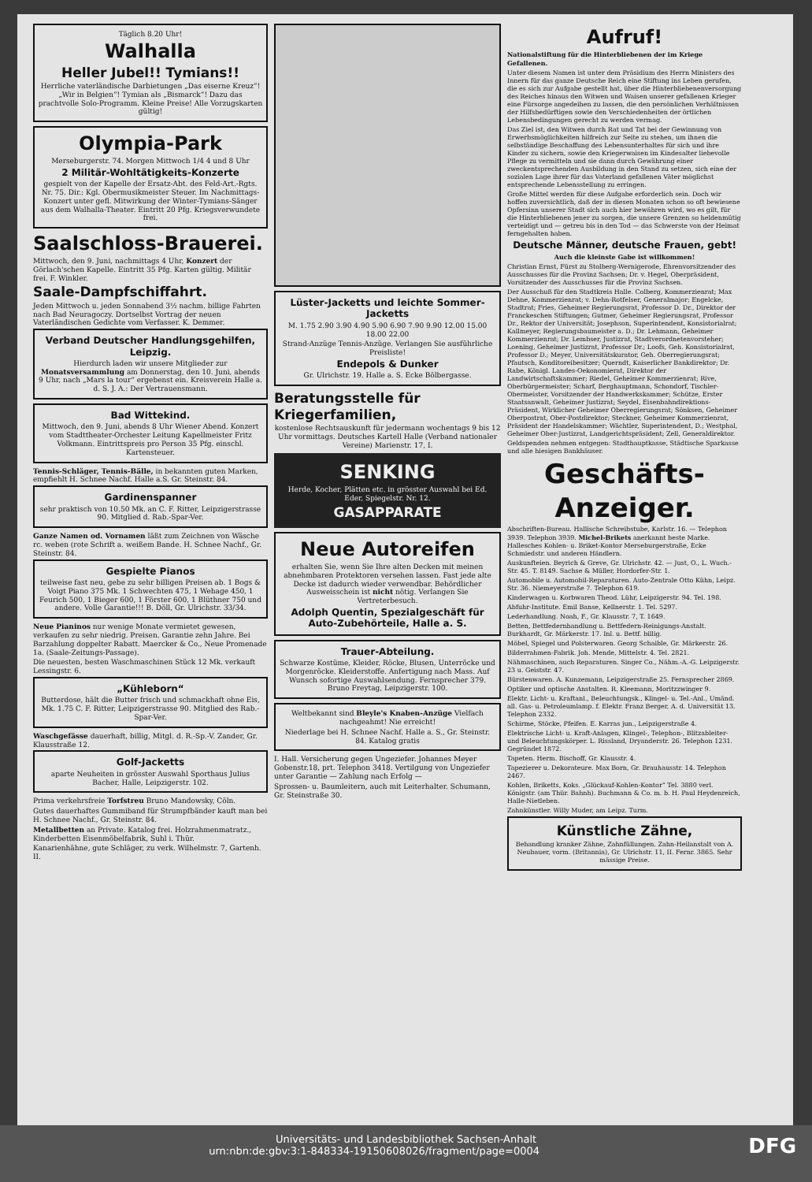Täglich 8.20 Uhr!
Walhalla
Heller Jubel!! Tymians!!
Herrliche vaterländische Darbietungen „Das eiserne Kreuz“! „Wir in Belgien“! Tymian als „Bismarck“! Dazu das prachtvolle Solo-Programm. Kleine Preise! Alle Vorzugskarten gültig!
Olympia-Park
Merseburgerstr. 74. Morgen Mittwoch 1/4 4 und 8 Uhr
2 Militär-Wohltätigkeits-Konzerte
gespielt von der Kapelle der Ersatz-Abt. des Feld-Art.-Rgts. Nr. 75. Dir.: Kgl. Obermusikmeister Steuer. Im Nachmittags-Konzert unter gefl. Mitwirkung der Winter-Tymians-Sänger aus dem Walhalla-Theater. Eintritt 20 Pfg. Kriegsverwundete frei.
Saalschloss-Brauerei.
Mittwoch, den 9. Juni, nachmittags 4 Uhr, Konzert der Görlach'schen Kapelle. Eintritt 35 Pfg. Karten gültig. Militär frei. F. Winkler.
Saale-Dampfschiffahrt.
Jeden Mittwoch u. jeden Sonnabend 3½ nachm. billige Fahrten nach Bad Neuragoczy. Dortselbst Vortrag der neuen Vaterländischen Gedichte vom Verfasser. K. Demmer.
Verband Deutscher Handlungsgehilfen, Leipzig.
Hierdurch laden wir unsere Mitglieder zur Monatsversammlung am Donnerstag, den 10. Juni, abends 9 Uhr, nach „Mars la tour“ ergebenst ein. Kreisverein Halle a. d. S. J. A.: Der Vertrauensmann.
Bad Wittekind.
Mittwoch, den 9. Juni, abends 8 Uhr Wiener Abend. Konzert vom Stadttheater-Orchester Leitung Kapellmeister Fritz Volkmann. Eintrittspreis pro Person 35 Pfg. einschl. Kartensteuer.
Tennis-Schläger, Tennis-Bälle, in bekannten guten Marken, empfiehlt H. Schnee Nachf. Halle a.S. Gr. Steinstr. 84.
Gardinenspanner
sehr praktisch von 10.50 Mk. an C. F. Ritter, Leipzigerstrasse 90. Mitglied d. Rab.-Spar-Ver.
Ganze Namen od. Vornamen läßt zum Zeichnen von Wäsche rc. weben (rote Schrift a. weißem Bande. H. Schnee Nachf., Gr. Steinstr. 84.
Gespielte Pianos
teilweise fast neu, gebe zu sehr billigen Preisen ab. 1 Bogs & Voigt Piano 375 Mk. 1 Schwechten 475, 1 Wehage 450, 1 Feurich 500, 1 Bieger 600, 1 Förster 600, 1 Blüthner 750 und andere. Volle Garantie!!! B. Döll, Gr. Ulrichstr. 33/34.
Neue Pianinos nur wenige Monate vermietet gewesen, verkaufen zu sehr niedrig. Preisen. Garantie zehn Jahre. Bei Barzahlung doppelter Rabatt. Maercker & Co., Neue Promenade 1a. (Saale-Zeitungs-Passage).
Die neuesten, besten Waschmaschinen Stück 12 Mk. verkauft Lessingstr. 6.
„Kühleborn“
Butterdose, hält die Butter frisch und schmackhaft ohne Eis, Mk. 1.75 C. F. Ritter, Leipzigerstrasse 90. Mitglied des Rab.-Spar-Ver.
Waschgefässe dauerhaft, billig, Mitgl. d. R.-Sp.-V. Zander, Gr. Klausstraße 12.
Golf-Jacketts
aparte Neuheiten in grösster Auswahl Sporthaus Julius Bacher, Halle, Leipzigerstr. 102.
Prima verkehrsfreie Torfstreu Bruno Mandowsky, Cöln.
Gutes dauerhaftes Gummiband für Strumpfbänder kauft man bei H. Schnee Nachf., Gr. Steinstr. 84.
Metallbetten an Private. Katalog frei. Holzrahmenmatratz., Kinderbetten Eisenmöbelfabrik, Suhl i. Thür.
Kanarienhähne, gute Schläger, zu verk. Wilhelmstr. 7, Gartenh. II.
Lüster-Jacketts und leichte Sommer-Jacketts
M. 1.75 2.90 3.90 4.90 5.90 6.90 7.90 9.90 12.00 15.00 18.00 22.00
Strand-Anzüge Tennis-Anzüge. Verlangen Sie ausführliche Preisliste!
Endepols & Dunker
Gr. Ulrichstr. 19. Halle a. S. Ecke Bölbergasse.
Beratungsstelle für Kriegerfamilien,
kostenlose Rechtsauskunft für jedermann wochentags 9 bis 12 Uhr vormittags. Deutsches Kartell Halle (Verband nationaler Vereine) Marienstr. 17, I.
SENKING
Herde, Kocher, Plätten etc. in grösster Auswahl bei Ed. Eder, Spiegelstr. Nr. 12.
GASAPPARATE
Neue Autoreifen
erhalten Sie, wenn Sie Ihre alten Decken mit meinen abnehmbaren Protektoren versehen lassen. Fast jede alte Decke ist dadurch wieder verwendbar. Behördlicher Ausweisschein ist nicht nötig. Verlangen Sie Vertreterbesuch.
Adolph Quentin, Spezialgeschäft für Auto-Zubehörteile, Halle a. S.
Trauer-Abteilung.
Schwarze Kostüme, Kleider, Röcke, Blusen, Unterröcke und Morgenröcke. Kleiderstoffe. Anfertigung nach Mass. Auf Wunsch sofortige Auswahlsendung. Fernsprecher 379. Bruno Freytag, Leipzigerstr. 100.
Weltbekannt sind Bleyle's Knaben-Anzüge Vielfach nachgeahmt! Nie erreicht!
Niederlage bei H. Schnee Nachf. Halle a. S., Gr. Steinstr. 84. Katalog gratis
I. Hall. Versicherung gegen Ungeziefer. Johannes Meyer Gobenstr.18, prt. Telephon 3418. Vertilgung von Ungeziefer unter Garantie — Zahlung nach Erfolg —
Sprossen- u. Baumleitern, auch mit Leiterhalter. Schumann, Gr. Steinstraße 30.
Aufruf!
Nationalstiftung für die Hinterbliebenen der im Kriege Gefallenen.
Unter diesem Namen ist unter dem Präsidium des Herrn Ministers des Innern für das ganze Deutsche Reich eine Stiftung ins Leben gerufen, die es sich zur Aufgabe gestellt hat, über die Hinterbliebenenversorgung des Reiches hinaus den Witwen und Waisen unserer gefallenen Krieger eine Fürsorge angedeihen zu lassen, die den persönlichen Verhältnissen der Hilfsbedürftigen sowie den Verschiedenheiten der örtlichen Lebensbedingungen gerecht zu werden vermag.
Das Ziel ist, den Witwen durch Rat und Tat bei der Gewinnung von Erwerbsmöglichkeiten hilfreich zur Seite zu stehen, um ihnen die selbständige Beschaffung des Lebensunterhaltes für sich und ihre Kinder zu sichern, sowie den Kriegerwaisen im Kindesalter liebevolle Pflege zu vermitteln und sie dann durch Gewährung einer zweckentsprechenden Ausbildung in den Stand zu setzen, sich eine der sozialen Lage ihrer für das Vaterland gefallenen Väter möglichst entsprechende Lebensstellung zu erringen.
Große Mittel werden für diese Aufgabe erforderlich sein. Doch wir hoffen zuversichtlich, daß der in diesen Monaten schon so oft bewiesene Opfersinn unserer Stadt sich auch hier bewähren wird, wo es gilt, für die Hinterbliebenen jener zu sorgen, die unsere Grenzen so heldenmütig verteidigt und — getreu bis in den Tod — das Schwerste von der Heimat ferngehalten haben.
Deutsche Männer, deutsche Frauen, gebt!
Auch die kleinste Gabe ist willkommen!
Christian Ernst, Fürst zu Stolberg-Wernigerode, Ehrenvorsitzender des Ausschusses für die Provinz Sachsen; Dr. v. Hegel, Oberpräsident, Vorsitzender des Ausschusses für die Provinz Sachsen.
Der Ausschuß für den Stadtkreis Halle. Colberg, Kommerzienrat; Max Dehne, Kommerzienrat; v. Dehn-Rotfelser, Generalmajor; Engelcke, Stadtrat; Fries, Geheimer Regierungsrat, Professor D. Dr., Direktor der Franckeschen Stiftungen; Gutmer, Geheimer Regierungsrat, Professor Dr., Rektor der Universität; Josephson, Superintendent, Konsistorialrat; Kallmeyer, Regierungsbaumeister a. D.; Dr. Lehmann, Geheimer Kommerzienrat; Dr. Lembser, Justizrat, Stadtverordnetenvorsteher; Loening, Geheimer Justizrat, Professor Dr.; Loofs, Geh. Konsistorialrat, Professor D.; Meyer, Universitätskurator, Geh. Oberregierungsrat; Pfautsch, Konditoreibesitzer; Querndt, Kaiserlicher Bankdirektor; Dr. Rabe, Königl. Landes-Oekonomierat, Direktor der Landwirtschaftskammer; Riedel, Geheimer Kommerzienrat; Rive, Oberbürgermeister; Scharf, Berghauptmann, Schondorf, Tischler-Obermeister, Vorsitzender der Handwerkskammer; Schütze, Erster Staatsanwalt, Geheimer Justizrat; Seydel, Eisenbahndirektions-Präsident, Wirklicher Geheimer Oberregierungsrat; Sönksen, Geheimer Oberpostrat, Ober-Postdirektor; Steckner, Geheimer Kommerzienrat, Präsident der Handelskammer; Wächtler, Superintendent, D.; Westphal, Geheimer Ober-Justizrat, Landgerichtspräsident; Zell, Generaldirektor.
Geldspenden nehmen entgegen: Stadthauptkasse, Städtische Sparkasse und alle hiesigen Bankhäuser.
Geschäfts-Anzeiger.
Abschriften-Bureau. Hallische Schreibstube, Karlstr. 16. — Telephon 3939. Telephon 3939. Michel-Brikets anerkannt beste Marke. Hallesches Kohlen- u. Briket-Kontor Merseburgerstraße, Ecke Schmiedstr. und anderen Händlern.
Auskunfteien. Beyrich & Greve, Gr. Ulrichstr. 42. — Just, O., L. Wuch.-Str. 45. T. 8149. Sachse & Müller, Hordorfer-Str. 1.
Automobile u. Automobil-Reparaturen. Auto-Zentrale Otto Kühn, Leipz. Str. 36. Niemeyerstraße 7. Telephon 619.
Kinderwagen u. Korbwaren Theod. Lühr, Leipzigerstr. 94. Tel. 198.
Abfuhr-Institute. Emil Banse, Kellnerstr. 1. Tel. 5297.
Lederhandlung. Noah, F., Gr. Klausstr. 7, T. 1649.
Betten, Bettfedernhandlung u. Bettfedern-Reinigungs-Anstalt. Burkhardt, Gr. Märkerstr. 17. Inl. u. Bettf. billig.
Möbel, Spiegel und Polsterwaren. Georg Schaible, Gr. Märkerstr. 26.
Bilderrahmen-Fabrik. Joh. Mende, Mittelstr. 4. Tel. 2821.
Nähmaschinen, auch Reparaturen. Singer Co., Nähm.-A.-G. Leipzigerstr. 23 u. Geiststr. 47.
Bürstenwaren. A. Kunzemann, Leipzigerstraße 25. Fernsprecher 2869.
Optiker und optische Anstalten. R. Kleemann, Moritzzwinger 9.
Elektr. Licht- u. Kraftanl., Beleuchtungsk., Klingel- u. Tel.-Anl., Umänd. all. Gas- u. Petroleumlamp. f. Elektr. Franz Berger, A. d. Universität 13. Telephon 2332.
Schirme, Stöcke, Pfeifen. E. Karras jun., Leipzigerstraße 4.
Elektrische Licht- u. Kraft-Anlagen, Klingel-, Telephon-, Blitzableiter- und Beleuchtungskörper. L. Rissland, Dryanderstr. 26. Telephon 1231. Gegründet 1872.
Tapeten. Herm. Bischoff, Gr. Klausstr. 4.
Tapezierer u. Dekorateure. Max Born, Gr. Brauhausstr. 14. Telephon 2467.
Kohlen, Briketts, Koks. „Glückauf-Kohlen-Kontor“ Tel. 3880 verl. Königstr. (am Thür. Bahnh). Buchmann & Co. m. b. H. Paul Heydenreich, Halle-Nietleben.
Zahnkünstler. Willy Muder, am Leipz. Turm.
Künstliche Zähne,
Behandlung kranker Zähne, Zahnfüllungen. Zahn-Heilanstalt von A. Neubauer, vorm. (Britannia), Gr. Ulrichstr. 11, II. Fernr. 3865. Sehr mässige Preise.
Universitäts- und Landesbibliothek Sachsen-Anhalt
urn:nbn:de:gbv:3:1-848334-19150608026/fragment/page=0004 DFG